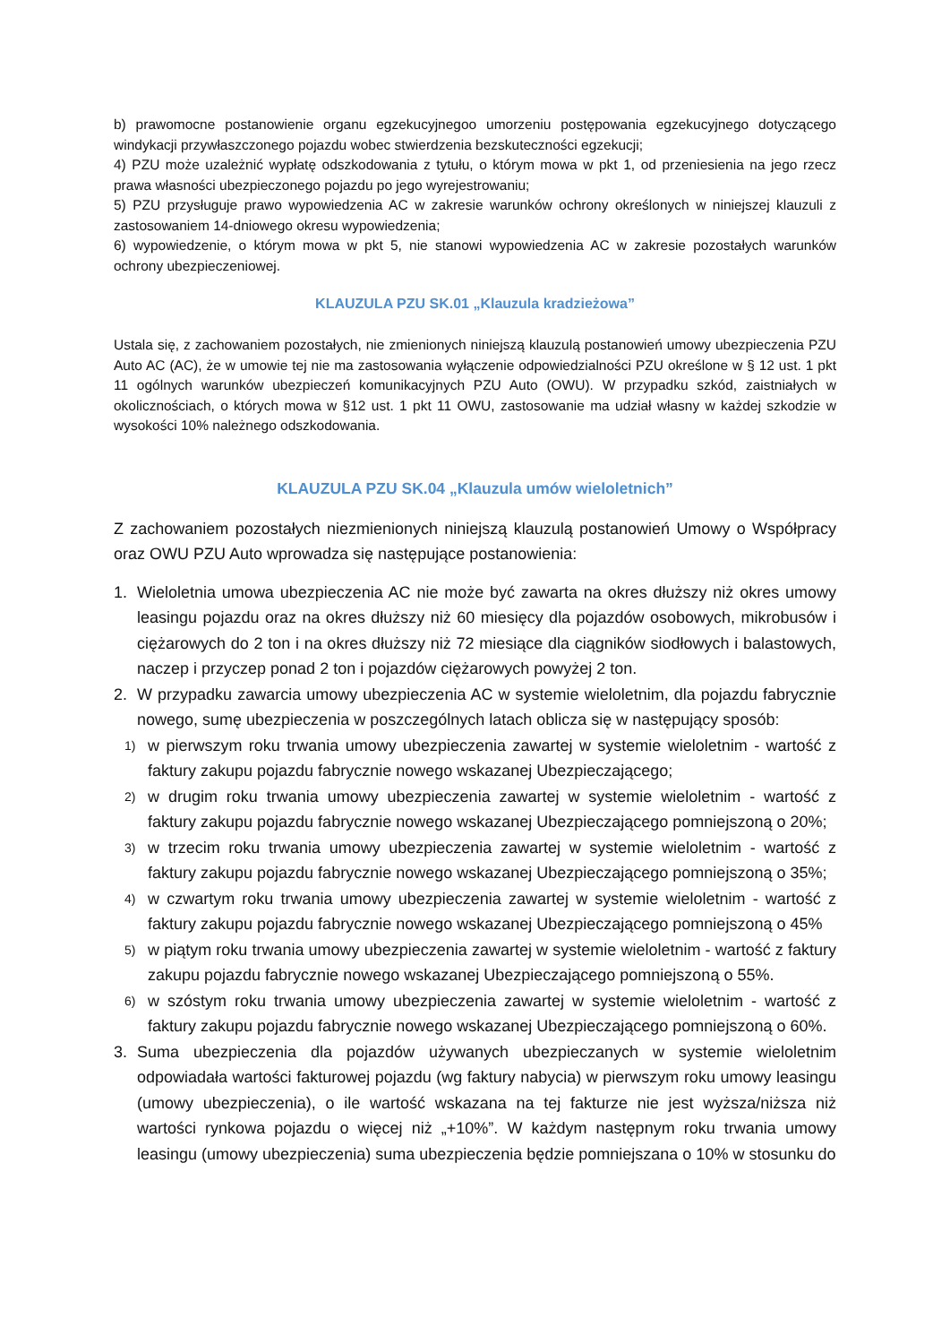b) prawomocne postanowienie organu egzekucyjnegoo umorzeniu postępowania egzekucyjnego dotyczącego windykacji przywłaszczonego pojazdu wobec stwierdzenia bezskuteczności egzekucji;
4) PZU może uzależnić wypłatę odszkodowania z tytułu, o którym mowa w pkt 1, od przeniesienia na jego rzecz prawa własności ubezpieczonego pojazdu po jego wyrejestrowaniu;
5) PZU przysługuje prawo wypowiedzenia AC w zakresie warunków ochrony określonych w niniejszej klauzuli z zastosowaniem 14-dniowego okresu wypowiedzenia;
6) wypowiedzenie, o którym mowa w pkt 5, nie stanowi wypowiedzenia AC w zakresie pozostałych warunków ochrony ubezpieczeniowej.
KLAUZULA PZU SK.01 „Klauzula kradzieżowa”
Ustala się, z zachowaniem pozostałych, nie zmienionych niniejszą klauzulą postanowień umowy ubezpieczenia PZU Auto AC (AC), że w umowie tej nie ma zastosowania wyłączenie odpowiedzialności PZU określone w § 12 ust. 1 pkt 11 ogólnych warunków ubezpieczeń komunikacyjnych PZU Auto (OWU). W przypadku szkód, zaistniałych w okolicznościach, o których mowa w §12 ust. 1 pkt 11 OWU, zastosowanie ma udział własny w każdej szkodzie w wysokości 10% należnego odszkodowania.
KLAUZULA PZU SK.04 „Klauzula umów wieloletnich”
Z zachowaniem pozostałych niezmienionych niniejszą klauzulą postanowień Umowy o Współpracy oraz OWU PZU Auto wprowadza się następujące postanowienia:
1. Wieloletnia umowa ubezpieczenia AC nie może być zawarta na okres dłuższy niż okres umowy leasingu pojazdu oraz na okres dłuższy niż 60 miesięcy dla pojazdów osobowych, mikrobusów i ciężarowych do 2 ton i na okres dłuższy niż 72 miesiące dla ciągników siodłowych i balastowych, naczep i przyczep ponad 2 ton i pojazdów ciężarowych powyżej 2 ton.
2. W przypadku zawarcia umowy ubezpieczenia AC w systemie wieloletnim, dla pojazdu fabrycznie nowego, sumę ubezpieczenia w poszczególnych latach oblicza się w następujący sposób:
1) w pierwszym roku trwania umowy ubezpieczenia zawartej w systemie wieloletnim - wartość z faktury zakupu pojazdu fabrycznie nowego wskazanej Ubezpieczającego;
2) w drugim roku trwania umowy ubezpieczenia zawartej w systemie wieloletnim - wartość z faktury zakupu pojazdu fabrycznie nowego wskazanej Ubezpieczającego pomniejszoną o 20%;
3) w trzecim roku trwania umowy ubezpieczenia zawartej w systemie wieloletnim - wartość z faktury zakupu pojazdu fabrycznie nowego wskazanej Ubezpieczającego pomniejszoną o 35%;
4) w czwartym roku trwania umowy ubezpieczenia zawartej w systemie wieloletnim - wartość z faktury zakupu pojazdu fabrycznie nowego wskazanej Ubezpieczającego pomniejszoną o 45%
5) w piątym roku trwania umowy ubezpieczenia zawartej w systemie wieloletnim - wartość z faktury zakupu pojazdu fabrycznie nowego wskazanej Ubezpieczającego pomniejszoną o 55%.
6) w szóstym roku trwania umowy ubezpieczenia zawartej w systemie wieloletnim - wartość z faktury zakupu pojazdu fabrycznie nowego wskazanej Ubezpieczającego pomniejszoną o 60%.
3. Suma ubezpieczenia dla pojazdów używanych ubezpieczanych w systemie wieloletnim odpowiadała wartości fakturowej pojazdu (wg faktury nabycia) w pierwszym roku umowy leasingu (umowy ubezpieczenia), o ile wartość wskazana na tej fakturze nie jest wyższa/niższa niż wartości rynkowa pojazdu o więcej niż „+10%”. W każdym następnym roku trwania umowy leasingu (umowy ubezpieczenia) suma ubezpieczenia będzie pomniejszana o 10% w stosunku do